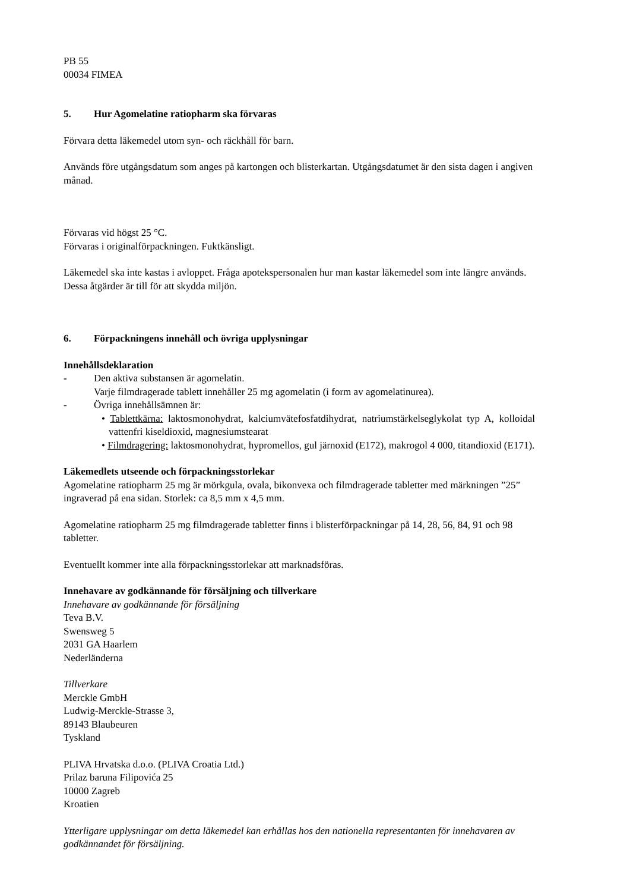PB 55
00034 FIMEA
5. Hur Agomelatine ratiopharm ska förvaras
Förvara detta läkemedel utom syn- och räckhåll för barn.
Används före utgångsdatum som anges på kartongen och blisterkartan. Utgångsdatumet är den sista dagen i angiven månad.
Förvaras vid högst 25 °C.
Förvaras i originalförpackningen. Fuktkänsligt.
Läkemedel ska inte kastas i avloppet. Fråga apotekspersonalen hur man kastar läkemedel som inte längre används. Dessa åtgärder är till för att skydda miljön.
6. Förpackningens innehåll och övriga upplysningar
Innehållsdeklaration
- Den aktiva substansen är agomelatin.
Varje filmdragerade tablett innehåller 25 mg agomelatin (i form av agomelatinurea).
- Övriga innehållsämnen är:
• Tablettkärna: laktosmonohydrat, kalciumvätefosfatdihydrat, natriumstärkelseglykolat typ A, kolloidal vattenfri kiseldioxid, magnesiumstearat
• Filmdragering: laktosmonohydrat, hypromellos, gul järnoxid (E172), makrogol 4 000, titandioxid (E171).
Läkemedlets utseende och förpackningsstorlekar
Agomelatine ratiopharm 25 mg är mörkgula, ovala, bikonvexa och filmdragerade tabletter med märkningen ”25” ingraverad på ena sidan. Storlek: ca 8,5 mm x 4,5 mm.
Agomelatine ratiopharm 25 mg filmdragerade tabletter finns i blisterförpackningar på 14, 28, 56, 84, 91 och 98 tabletter.
Eventuellt kommer inte alla förpackningsstorlekar att marknadsföras.
Innehavare av godkännande för försäljning och tillverkare
Innehavare av godkännande för försäljning
Teva B.V.
Swensweg 5
2031 GA Haarlem
Nederländerna
Tillverkare
Merckle GmbH
Ludwig-Merckle-Strasse 3,
89143 Blaubeuren
Tyskland
PLIVA Hrvatska d.o.o. (PLIVA Croatia Ltd.)
Prilaz baruna Filipovića 25
10000 Zagreb
Kroatien
Ytterligare upplysningar om detta läkemedel kan erhållas hos den nationella representanten för innehavaren av godkännandet för försäljning.